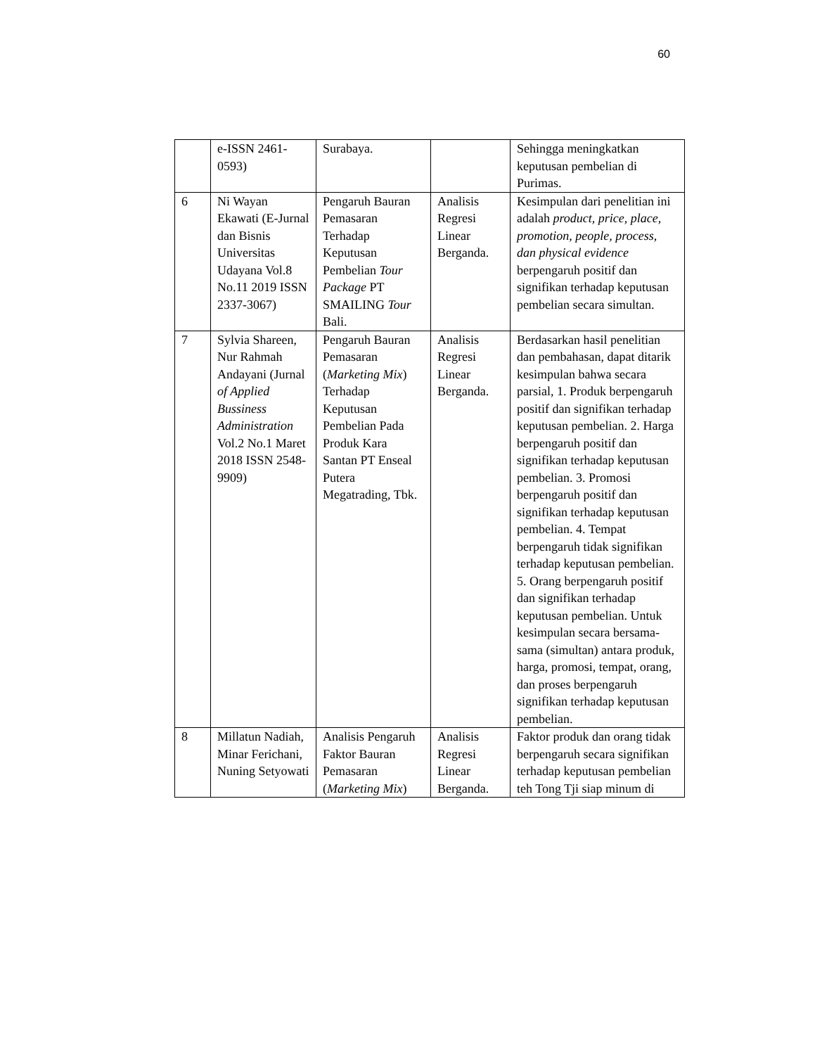60
| | e-ISSN 2461-0593) | Surabaya. | | Sehingga meningkatkan keputusan pembelian di Purimas. |
| 6 | Ni Wayan Ekawati (E-Jurnal dan Bisnis Universitas Udayana Vol.8 No.11 2019 ISSN 2337-3067) | Pengaruh Bauran Pemasaran Terhadap Keputusan Pembelian Tour Package PT SMAILING Tour Bali. | Analisis Regresi Linear Berganda. | Kesimpulan dari penelitian ini adalah product, price, place, promotion, people, process, dan physical evidence berpengaruh positif dan signifikan terhadap keputusan pembelian secara simultan. |
| 7 | Sylvia Shareen, Nur Rahmah Andayani (Jurnal of Applied Bussiness Administration Vol.2 No.1 Maret 2018 ISSN 2548-9909) | Pengaruh Bauran Pemasaran ( Marketing Mix ) Terhadap Keputusan Pembelian Pada Produk Kara Santan PT Enseal Putera Megatrading, Tbk. | Analisis Regresi Linear Berganda. | Berdasarkan hasil penelitian dan pembahasan, dapat ditarik kesimpulan bahwa secara parsial, 1. Produk berpengaruh positif dan signifikan terhadap keputusan pembelian. 2. Harga berpengaruh positif dan signifikan terhadap keputusan pembelian. 3. Promosi berpengaruh positif dan signifikan terhadap keputusan pembelian. 4. Tempat berpengaruh tidak signifikan terhadap keputusan pembelian. 5. Orang berpengaruh positif dan signifikan terhadap keputusan pembelian. Untuk kesimpulan secara bersama-sama (simultan) antara produk, harga, promosi, tempat, orang, dan proses berpengaruh signifikan terhadap keputusan pembelian. |
| 8 | Millatun Nadiah, Minar Ferichani, Nuning Setyowati | Analisis Pengaruh Faktor Bauran Pemasaran ( Marketing Mix ) | Analisis Regresi Linear Berganda. | Faktor produk dan orang tidak berpengaruh secara signifikan terhadap keputusan pembelian teh Tong Tji siap minum di |